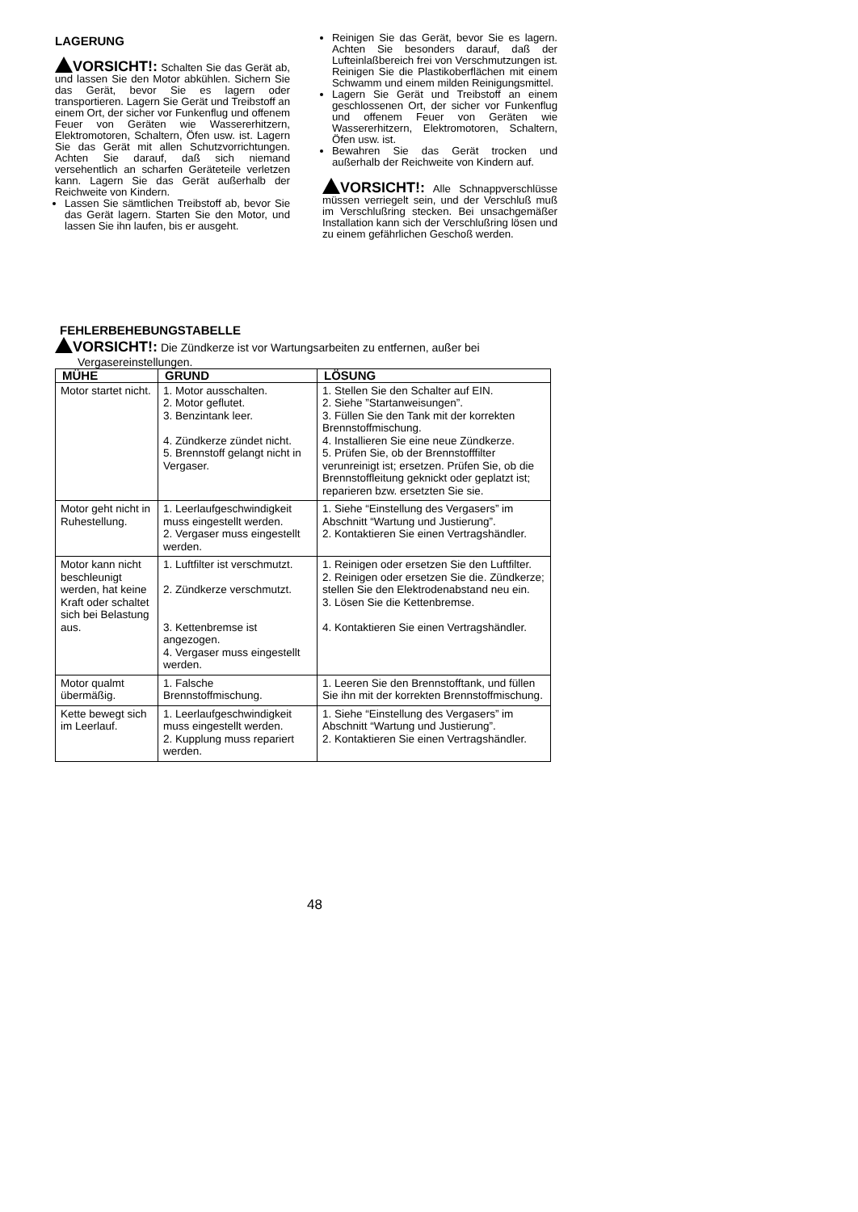LAGERUNG
VORSICHT!: Schalten Sie das Gerät ab, und lassen Sie den Motor abkühlen. Sichern Sie das Gerät, bevor Sie es lagern oder transportieren. Lagern Sie Gerät und Treibstoff an einem Ort, der sicher vor Funkenflug und offenem Feuer von Geräten wie Wassererhitzern, Elektromotoren, Schaltern, Öfen usw. ist. Lagern Sie das Gerät mit allen Schutzvorrichtungen. Achten Sie darauf, daß sich niemand versehentlich an scharfen Geräteteile verletzen kann. Lagern Sie das Gerät außerhalb der Reichweite von Kindern.
Lassen Sie sämtlichen Treibstoff ab, bevor Sie das Gerät lagern. Starten Sie den Motor, und lassen Sie ihn laufen, bis er ausgeht.
Reinigen Sie das Gerät, bevor Sie es lagern. Achten Sie besonders darauf, daß der Lufteinlaßbereich frei von Verschmutzungen ist. Reinigen Sie die Plastikoberflächen mit einem Schwamm und einem milden Reinigungsmittel.
Lagern Sie Gerät und Treibstoff an einem geschlossenen Ort, der sicher vor Funkenflug und offenem Feuer von Geräten wie Wassererhitzern, Elektromotoren, Schaltern, Öfen usw. ist.
Bewahren Sie das Gerät trocken und außerhalb der Reichweite von Kindern auf.
VORSICHT!: Alle Schnappverschlüsse müssen verriegelt sein, und der Verschluß muß im Verschlußring stecken. Bei unsachgemäßer Installation kann sich der Verschlußring lösen und zu einem gefährlichen Geschoß werden.
FEHLERBEHEBUNGSTABELLE
VORSICHT!: Die Zündkerze ist vor Wartungsarbeiten zu entfernen, außer bei
Vergasereinstellungen.
| MÜHE | GRUND | LÖSUNG |
| --- | --- | --- |
| Motor startet nicht. | 1. Motor ausschalten. 2. Motor geflutet. 3. Benzintank leer. 4. Zündkerze zündet nicht. 5. Brennstoff gelangt nicht in Vergaser. | 1. Stellen Sie den Schalter auf EIN. 2. Siehe ”Startanweisungen”. 3. Füllen Sie den Tank mit der korrekten Brennstoffmischung. 4. Installieren Sie eine neue Zündkerze. 5. Prüfen Sie, ob der Brennstofffilter verunreinigt ist; ersetzen. Prüfen Sie, ob die Brennstoffleitung geknickt oder geplatzt ist; reparieren bzw. ersetzten Sie sie. |
| Motor geht nicht in Ruhestellung. | 1. Leerlaufgeschwindigkeit muss eingestellt werden. 2. Vergaser muss eingestellt werden. | 1. Siehe “Einstellung des Vergasers” im Abschnitt “Wartung und Justierung”. 2. Kontaktieren Sie einen Vertragshändler. |
| Motor kann nicht beschleunigt werden, hat keine Kraft oder schaltet sich bei Belastung aus. | 1. Luftfilter ist verschmutzt. 2. Zündkerze verschmutzt. 3. Kettenbremse ist angezogen. 4. Vergaser muss eingestellt werden. | 1. Reinigen oder ersetzen Sie den Luftfilter. 2. Reinigen oder ersetzen Sie die. Zündkerze; stellen Sie den Elektrodenabstand neu ein. 3. Lösen Sie die Kettenbremse. 4. Kontaktieren Sie einen Vertragshändler. |
| Motor qualmt übermäßig. | 1. Falsche Brennstoffmischung. | 1. Leeren Sie den Brennstofftank, und füllen Sie ihn mit der korrekten Brennstoffmischung. |
| Kette bewegt sich im Leerlauf. | 1. Leerlaufgeschwindigkeit muss eingestellt werden. 2. Kupplung muss repariert werden. | 1. Siehe “Einstellung des Vergasers” im Abschnitt “Wartung und Justierung”. 2. Kontaktieren Sie einen Vertragshändler. |
48